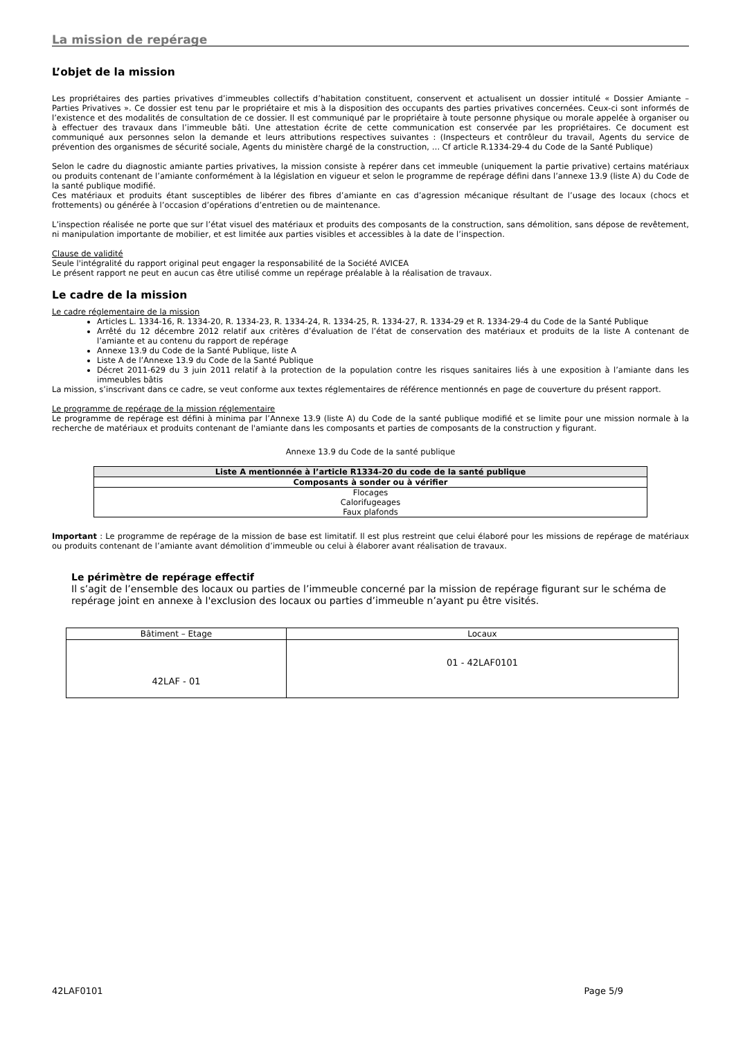La mission de repérage
L’objet de la mission
Les propriétaires des parties privatives d’immeubles collectifs d’habitation constituent, conservent et actualisent un dossier intitulé « Dossier Amiante – Parties Privatives ». Ce dossier est tenu par le propriétaire et mis à la disposition des occupants des parties privatives concernées. Ceux-ci sont informés de l’existence et des modalités de consultation de ce dossier. Il est communiqué par le propriétaire à toute personne physique ou morale appelée à organiser ou à effectuer des travaux dans l’immeuble bâti. Une attestation écrite de cette communication est conservée par les propriétaires. Ce document est communiqué aux personnes selon la demande et leurs attributions respectives suivantes : (Inspecteurs et contrôleur du travail, Agents du service de prévention des organismes de sécurité sociale, Agents du ministère chargé de la construction, … Cf article R.1334-29-4 du Code de la Santé Publique)
Selon le cadre du diagnostic amiante parties privatives, la mission consiste à repérer dans cet immeuble (uniquement la partie privative) certains matériaux ou produits contenant de l’amiante conformément à la législation en vigueur et selon le programme de repérage défini dans l’annexe 13.9 (liste A) du Code de la santé publique modifié.
Ces matériaux et produits étant susceptibles de libérer des fibres d’amiante en cas d’agression mécanique résultant de l’usage des locaux (chocs et frottements) ou générée à l’occasion d’opérations d’entretien ou de maintenance.
L’inspection réalisée ne porte que sur l’état visuel des matériaux et produits des composants de la construction, sans démolition, sans dépose de revêtement, ni manipulation importante de mobilier, et est limitée aux parties visibles et accessibles à la date de l’inspection.
Clause de validité
Seule l'intégralité du rapport original peut engager la responsabilité de la Société AVICEA
Le présent rapport ne peut en aucun cas être utilisé comme un repérage préalable à la réalisation de travaux.
Le cadre de la mission
Le cadre réglementaire de la mission
Articles L. 1334-16, R. 1334-20, R. 1334-23, R. 1334-24, R. 1334-25, R. 1334-27, R. 1334-29 et R. 1334-29-4 du Code de la Santé Publique
Arrêté du 12 décembre 2012 relatif aux critères d’évaluation de l’état de conservation des matériaux et produits de la liste A contenant de l’amiante et au contenu du rapport de repérage
Annexe 13.9 du Code de la Santé Publique, liste A
Liste A de l’Annexe 13.9 du Code de la Santé Publique
Décret 2011-629 du 3 juin 2011 relatif à la protection de la population contre les risques sanitaires liés à une exposition à l’amiante dans les immeubles bâtis
La mission, s’inscrivant dans ce cadre, se veut conforme aux textes réglementaires de référence mentionnés en page de couverture du présent rapport.
Le programme de repérage de la mission réglementaire
Le programme de repérage est défini à minima par l’Annexe 13.9 (liste A) du Code de la santé publique modifié et se limite pour une mission normale à la recherche de matériaux et produits contenant de l'amiante dans les composants et parties de composants de la construction y figurant.
Annexe 13.9 du Code de la santé publique
| Liste A mentionnée à l’article R1334-20 du code de la santé publique |
| Composants à sonder ou à vérifier |
| Flocages Calorifugeages Faux plafonds |
Important : Le programme de repérage de la mission de base est limitatif. Il est plus restreint que celui élaboré pour les missions de repérage de matériaux ou produits contenant de l’amiante avant démolition d’immeuble ou celui à élaborer avant réalisation de travaux.
Le périmètre de repérage effectif
Il s’agit de l’ensemble des locaux ou parties de l’immeuble concerné par la mission de repérage figurant sur le schéma de repérage joint en annexe à l'exclusion des locaux ou parties d’immeuble n’ayant pu être visités.
| Bâtiment – Etage | Locaux |
| 42LAF - 01 | 01 - 42LAF0101 |
42LAF0101 Page 5/9